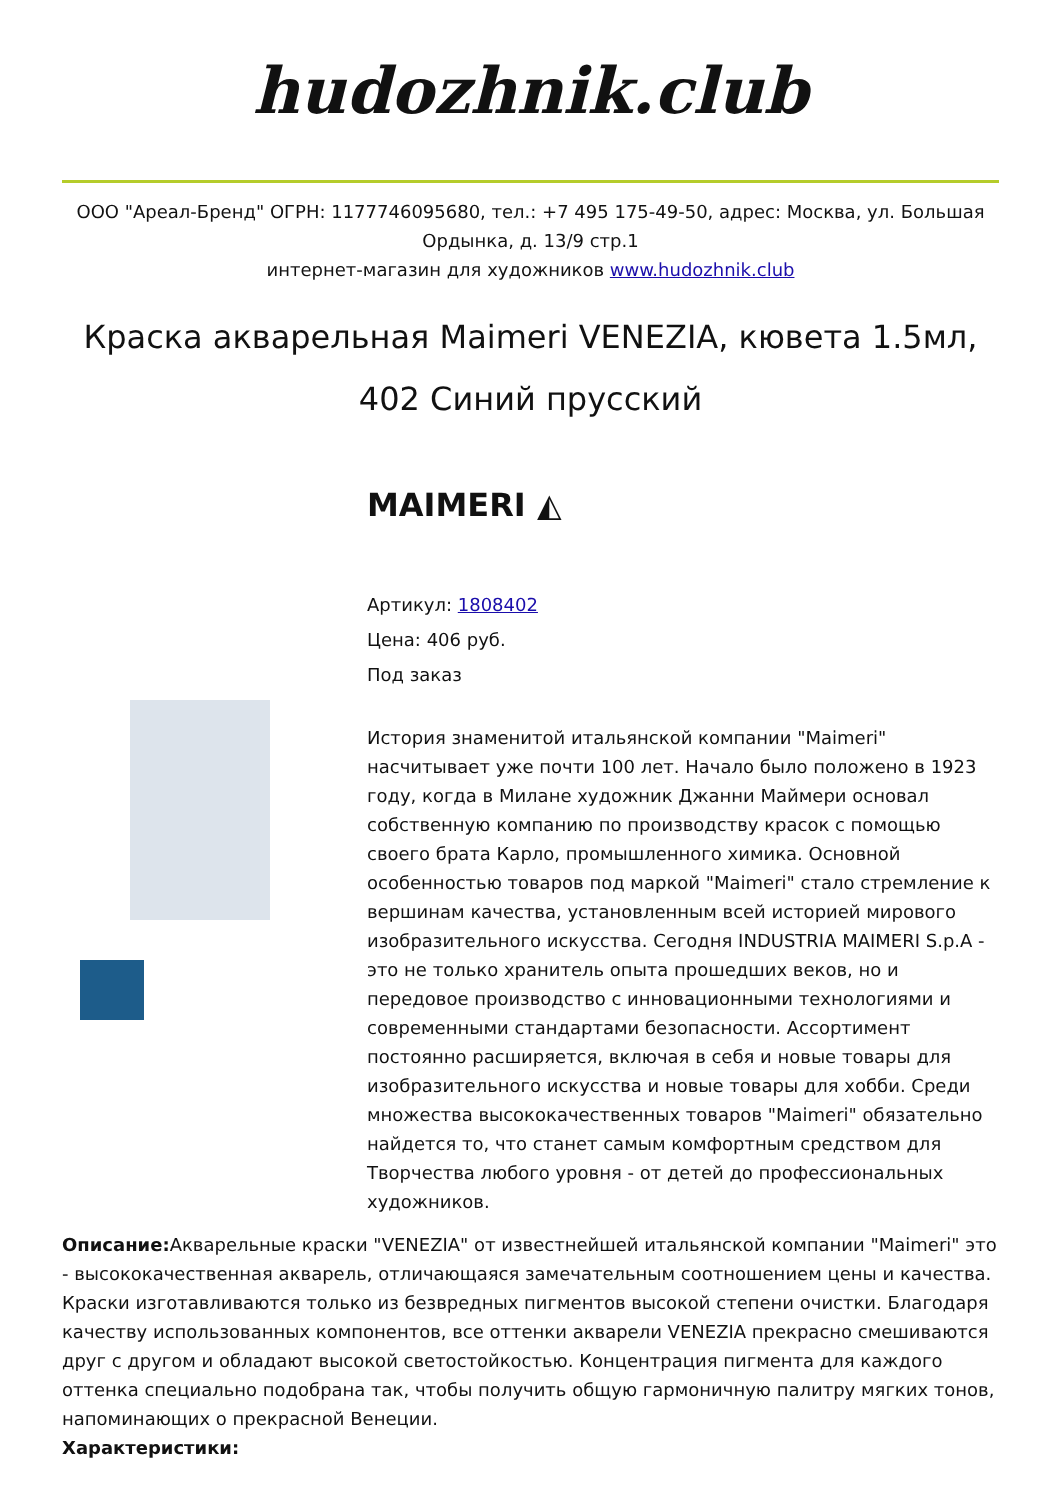hudozhnik.club
ООО "Ареал-Бренд" ОГРН: 1177746095680, тел.: +7 495 175-49-50, адрес: Москва, ул. Большая Ордынка, д. 13/9 стр.1
интернет-магазин для художников www.hudozhnik.club
Краска акварельная Maimeri VENEZIA, кювета 1.5мл, 402 Синий прусский
MAIMERI ◭
Артикул: 1808402
Цена: 406 руб.
Под заказ
История знаменитой итальянской компании "Maimeri" насчитывает уже почти 100 лет. Начало было положено в 1923 году, когда в Милане художник Джанни Маймери основал собственную компанию по производству красок с помощью своего брата Карло, промышленного химика. Основной особенностью товаров под маркой "Maimeri" стало стремление к вершинам качества, установленным всей историей мирового изобразительного искусства. Сегодня INDUSTRIA MAIMERI S.p.A - это не только хранитель опыта прошедших веков, но и передовое производство с инновационными технологиями и современными стандартами безопасности. Ассортимент постоянно расширяется, включая в себя и новые товары для изобразительного искусства и новые товары для хобби. Среди множества высококачественных товаров "Maimeri" обязательно найдется то, что станет самым комфортным средством для Творчества любого уровня - от детей до профессиональных художников.
Описание: Акварельные краски "VENEZIA" от известнейшей итальянской компании "Maimeri" это - высококачественная акварель, отличающаяся замечательным соотношением цены и качества. Краски изготавливаются только из безвредных пигментов высокой степени очистки. Благодаря качеству использованных компонентов, все оттенки акварели VENEZIA прекрасно смешиваются друг с другом и обладают высокой светостойкостью. Концентрация пигмента для каждого оттенка специально подобрана так, чтобы получить общую гармоничную палитру мягких тонов, напоминающих о прекрасной Венеции.
Характеристики: